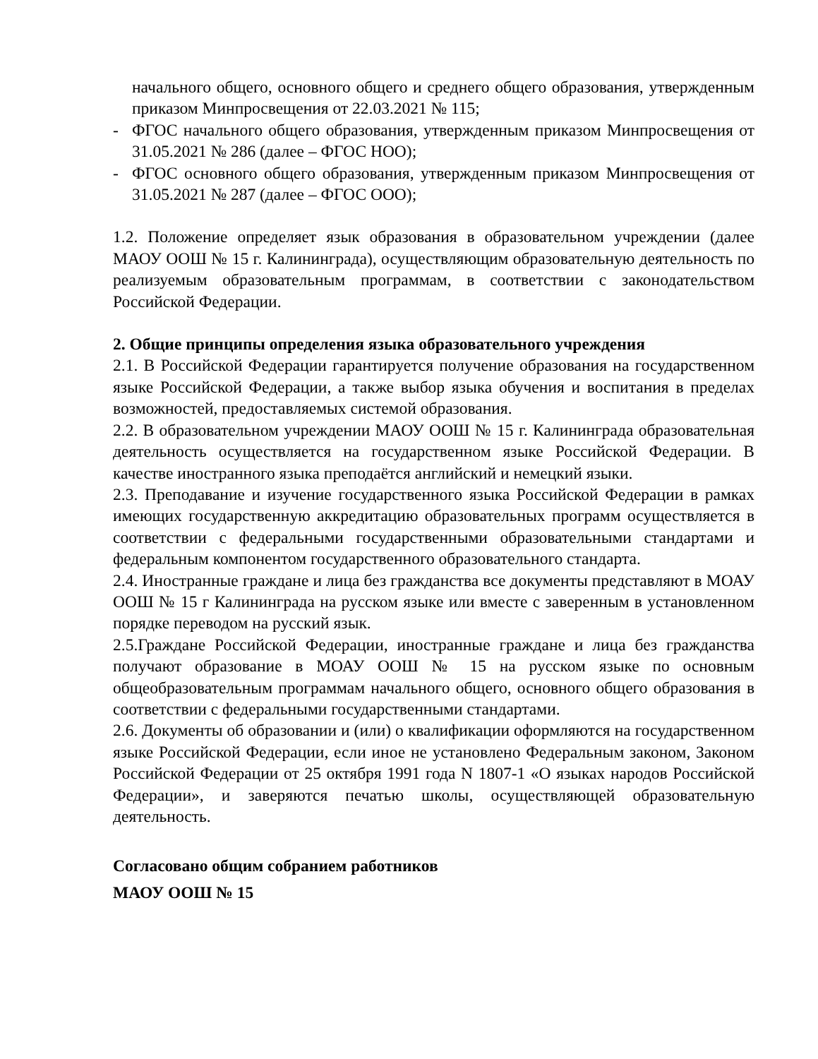начального общего, основного общего и среднего общего образования, утвержденным приказом Минпросвещения от 22.03.2021 № 115;
- ФГОС начального общего образования, утвержденным приказом Минпросвещения от 31.05.2021 № 286 (далее – ФГОС НОО);
- ФГОС основного общего образования, утвержденным приказом Минпросвещения от 31.05.2021 № 287 (далее – ФГОС ООО);
1.2. Положение определяет язык образования в образовательном учреждении (далее МАОУ ООШ № 15 г. Калининграда), осуществляющим образовательную деятельность по реализуемым образовательным программам, в соответствии с законодательством Российской Федерации.
2. Общие принципы определения языка образовательного учреждения
2.1. В Российской Федерации гарантируется получение образования на государственном языке Российской Федерации, а также выбор языка обучения и воспитания в пределах возможностей, предоставляемых системой образования.
2.2. В образовательном учреждении МАОУ ООШ № 15 г. Калининграда образовательная деятельность осуществляется на государственном языке Российской Федерации. В качестве иностранного языка преподаётся английский и немецкий языки.
2.3. Преподавание и изучение государственного языка Российской Федерации в рамках имеющих государственную аккредитацию образовательных программ осуществляется в соответствии с федеральными государственными образовательными стандартами и федеральным компонентом государственного образовательного стандарта.
2.4. Иностранные граждане и лица без гражданства все документы представляют в МОАУ ООШ № 15 г Калининграда на русском языке или вместе с заверенным в установленном порядке переводом на русский язык.
2.5.Граждане Российской Федерации, иностранные граждане и лица без гражданства получают образование в МОАУ ООШ № 15 на русском языке по основным общеобразовательным программам начального общего, основного общего образования в соответствии с федеральными государственными стандартами.
2.6. Документы об образовании и (или) о квалификации оформляются на государственном языке Российской Федерации, если иное не установлено Федеральным законом, Законом Российской Федерации от 25 октября 1991 года N 1807-1 «О языках народов Российской Федерации», и заверяются печатью школы, осуществляющей образовательную деятельность.
Согласовано общим собранием работников
МАОУ ООШ № 15